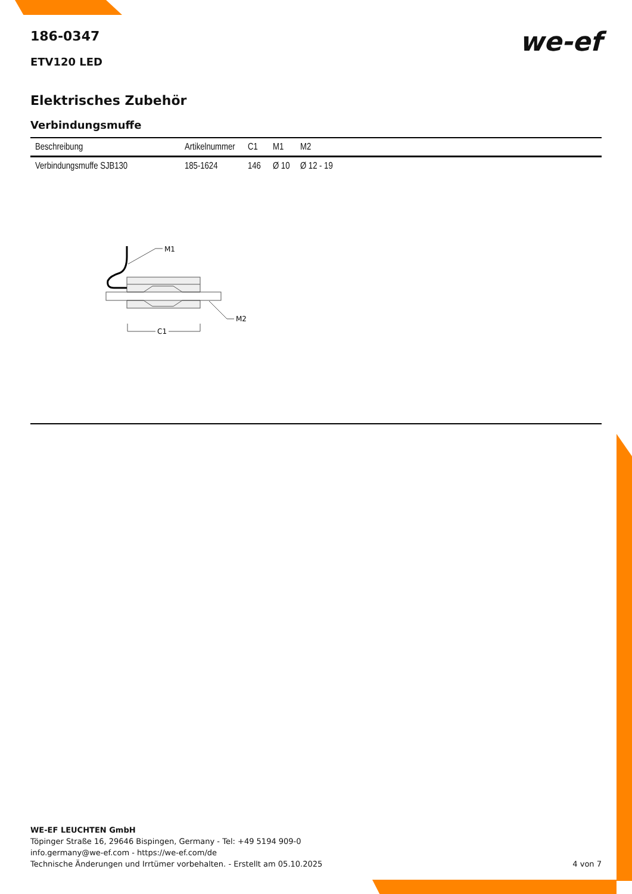we-ef
186-0347
ETV120 LED
Elektrisches Zubehör
Verbindungsmuffe
| Beschreibung | Artikelnummer | C1 | M1 | M2 |
| --- | --- | --- | --- | --- |
| Verbindungsmuffe SJB130 | 185-1624 | 146 | Ø 10 | Ø 12 - 19 |
M1
M2
C1
WE-EF LEUCHTEN GmbH
Töpinger Straße 16, 29646 Bispingen, Germany - Tel: +49 5194 909-0
info.germany@we-ef.com - https://we-ef.com/de
Technische Änderungen und Irrtümer vorbehalten. - Erstellt am 05.10.2025 4 von 7